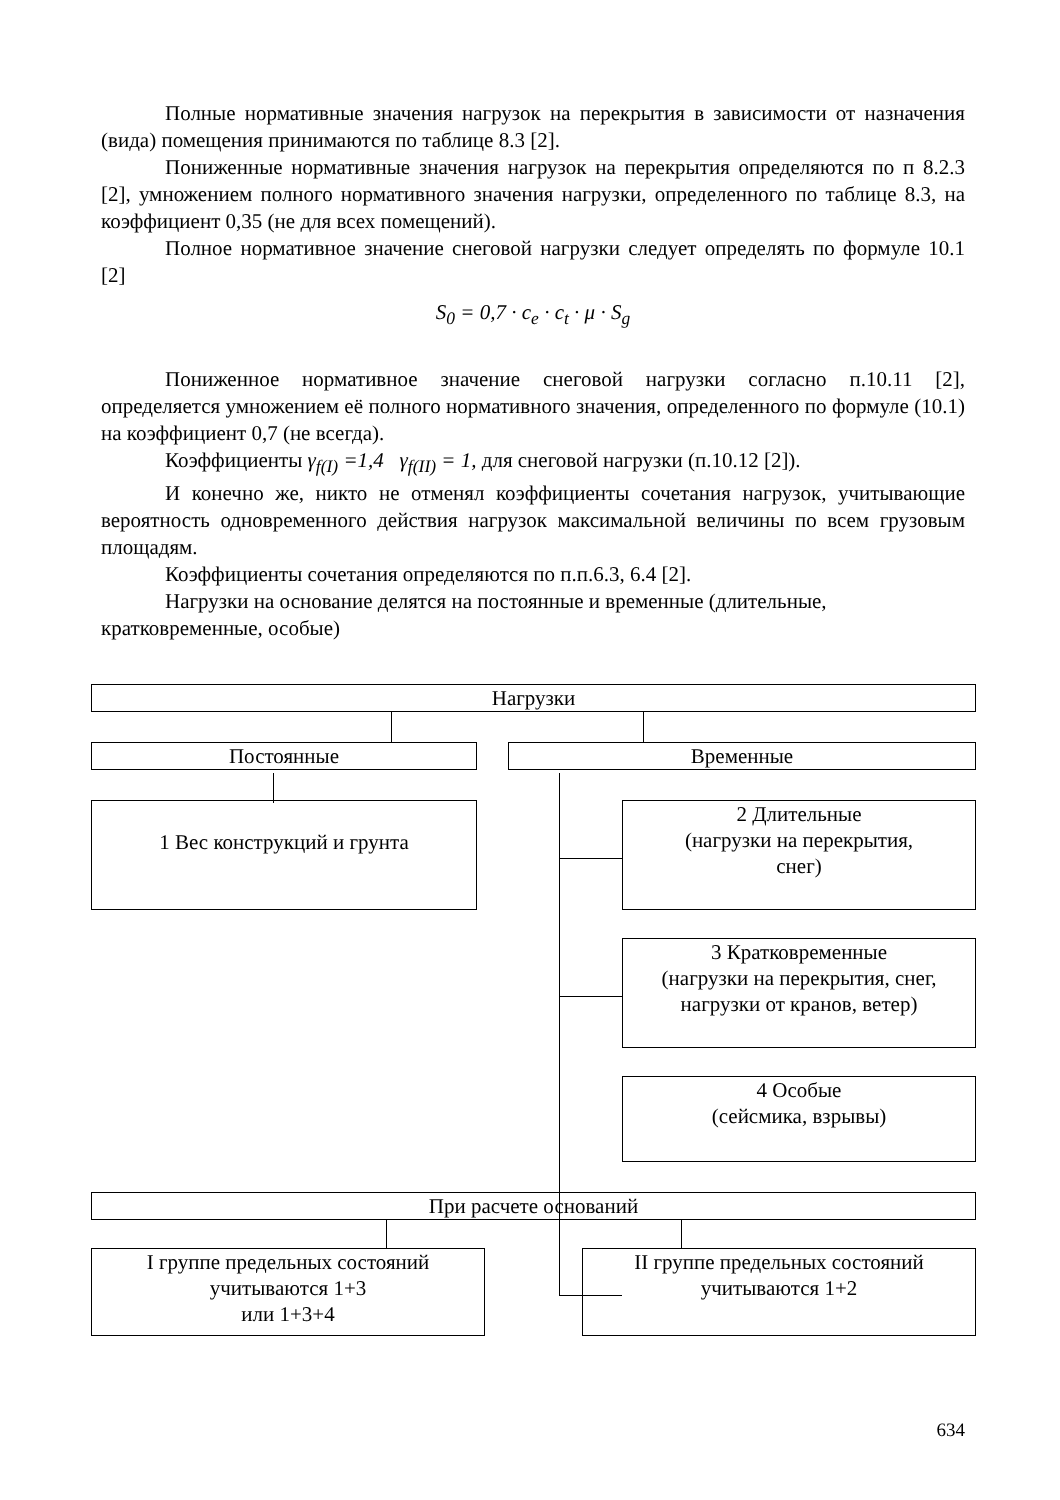Полные нормативные значения нагрузок на перекрытия в зависимости от назначения (вида) помещения принимаются по таблице 8.3 [2].
Пониженные нормативные значения нагрузок на перекрытия определяются по п 8.2.3 [2], умножением полного нормативного значения нагрузки, определенного по таблице 8.3, на коэффициент 0,35 (не для всех помещений).
Полное нормативное значение снеговой нагрузки следует определять по формуле 10.1 [2]
S<sub>0</sub> = 0,7 · c<sub>e</sub> · c<sub>t</sub> · μ · S<sub>g</sub>
Пониженное нормативное значение снеговой нагрузки согласно п.10.11 [2], определяется умножением её полного нормативного значения, определенного по формуле (10.1) на коэффициент 0,7 (не всегда).
Коэффициенты γ<sub>f(I)</sub> =1,4 γ<sub>f(II)</sub> = 1, для снеговой нагрузки (п.10.12 [2]).
И конечно же, никто не отменял коэффициенты сочетания нагрузок, учитывающие вероятность одновременного действия нагрузок максимальной величины по всем грузовым площадям.
Коэффициенты сочетания определяются по п.п.6.3, 6.4 [2].
Нагрузки на основание делятся на постоянные и временные (длительные, кратковременные, особые)
Нагрузки
Постоянные Временные
1 Вес конструкций и грунта
2 Длительные
(нагрузки на перекрытия,
снег)
3 Кратковременные
(нагрузки на перекрытия, снег,
нагрузки от кранов, ветер)
4 Особые
(сейсмика, взрывы)
При расчете оснований
I группе предельных состояний
учитываются 1+3
или 1+3+4
II группе предельных состояний
учитываются 1+2
634